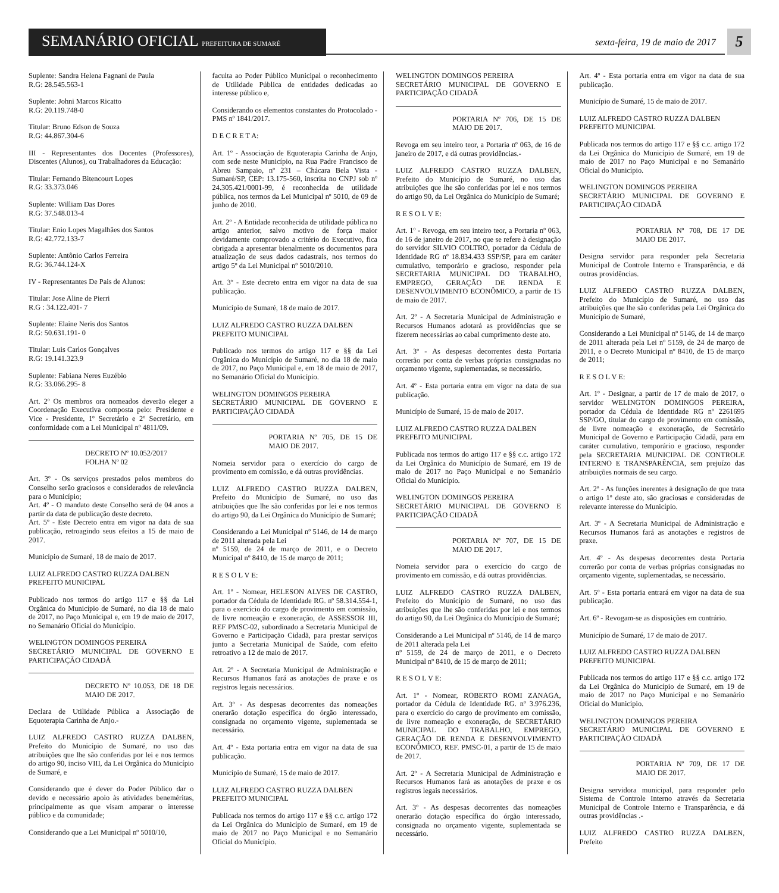SEMANÁRIO OFICIAL PREFEITURA DE SUMARÉ
sexta-feira, 19 de maio de 2017
5
Suplente: Sandra Helena Fagnani de Paula
R.G: 28.545.563-1
Suplente: Johni Marcos Ricatto
R.G: 20.119.748-0
Titular: Bruno Edson de Souza
R.G: 44.867.304-6
III - Representantes dos Docentes (Professores), Discentes (Alunos), ou Trabalhadores da Educação:
Titular: Fernando Bitencourt Lopes
R.G: 33.373.046
Suplente: William Das Dores
R.G: 37.548.013-4
Titular: Enio Lopes Magalhães dos Santos
R.G: 42.772.133-7
Suplente: Antônio Carlos Ferreira
R.G: 36.744.124-X
IV - Representantes De Pais de Alunos:
Titular: Jose Aline de Pierri
R.G : 34.122.401- 7
Suplente: Elaine Neris dos Santos
R.G: 50.631.191- 0
Titular: Luis Carlos Gonçalves
R.G: 19.141.323.9
Suplente: Fabiana Neres Euzébio
R.G: 33.066.295- 8
Art. 2º Os membros ora nomeados deverão eleger a Coordenação Executiva composta pelo: Presidente e Vice - Presidente, 1º Secretário e 2º Secretário, em conformidade com a Lei Municipal nº 4811/09.
DECRETO Nº 10.052/2017
FOLHA Nº 02
Art. 3º - Os serviços prestados pelos membros do Conselho serão graciosos e considerados de relevância para o Município;
Art. 4º - O mandato deste Conselho será de 04 anos a partir da data de publicação deste decreto.
Art. 5º - Este Decreto entra em vigor na data de sua publicação, retroagindo seus efeitos a 15 de maio de 2017.
Município de Sumaré, 18 de maio de 2017.
LUIZ ALFREDO CASTRO RUZZA DALBEN
PREFEITO MUNICIPAL
Publicado nos termos do artigo 117 e §§ da Lei Orgânica do Município de Sumaré, no dia 18 de maio de 2017, no Paço Municipal e, em 19 de maio de 2017, no Semanário Oficial do Município.
WELINGTON DOMINGOS PEREIRA
SECRETÁRIO MUNICIPAL DE GOVERNO E PARTICIPAÇÃO CIDADÃ
DECRETO Nº 10.053, DE 18 DE MAIO DE 2017.
Declara de Utilidade Pública a Associação de Equoterapia Carinha de Anjo.-
LUIZ ALFREDO CASTRO RUZZA DALBEN, Prefeito do Município de Sumaré, no uso das atribuições que lhe são conferidas por lei e nos termos do artigo 90, inciso VIII, da Lei Orgânica do Município de Sumaré, e
Considerando que é dever do Poder Público dar o devido e necessário apoio às atividades beneméritas, principalmente as que visam amparar o interesse público e da comunidade;
Considerando que a Lei Municipal nº 5010/10,
faculta ao Poder Público Municipal o reconhecimento de Utilidade Pública de entidades dedicadas ao interesse público e,
Considerando os elementos constantes do Protocolado - PMS nº 1841/2017.
D E C R E T A:
Art. 1º - Associação de Equoterapia Carinha de Anjo, com sede neste Município, na Rua Padre Francisco de Abreu Sampaio, nº 231 – Chácara Bela Vista - Sumaré/SP, CEP: 13.175-560, inscrita no CNPJ sob nº 24.305.421/0001-99, é reconhecida de utilidade pública, nos termos da Lei Municipal nº 5010, de 09 de junho de 2010.
Art. 2º - A Entidade reconhecida de utilidade pública no artigo anterior, salvo motivo de força maior devidamente comprovado a critério do Executivo, fica obrigada a apresentar bienalmente os documentos para atualização de seus dados cadastrais, nos termos do artigo 5º da Lei Municipal nº 5010/2010.
Art. 3º - Este decreto entra em vigor na data de sua publicação.
Município de Sumaré, 18 de maio de 2017.
LUIZ ALFREDO CASTRO RUZZA DALBEN
PREFEITO MUNICIPAL
Publicado nos termos do artigo 117 e §§ da Lei Orgânica do Município de Sumaré, no dia 18 de maio de 2017, no Paço Municipal e, em 18 de maio de 2017, no Semanário Oficial do Município.
WELINGTON DOMINGOS PEREIRA
SECRETÁRIO MUNICIPAL DE GOVERNO E PARTICIPAÇÃO CIDADÃ
PORTARIA Nº 705, DE 15 DE MAIO DE 2017.
Nomeia servidor para o exercício do cargo de provimento em comissão, e dá outras providências.
LUIZ ALFREDO CASTRO RUZZA DALBEN, Prefeito do Município de Sumaré, no uso das atribuições que lhe são conferidas por lei e nos termos do artigo 90, da Lei Orgânica do Município de Sumaré;
Considerando a Lei Municipal nº 5146, de 14 de março de 2011 alterada pela Lei
nº 5159, de 24 de março de 2011, e o Decreto Municipal nº 8410, de 15 de março de 2011;
R E S O L V E:
Art. 1º - Nomear, HELESON ALVES DE CASTRO, portador da Cédula de Identidade RG. nº 58.314.554-1, para o exercício do cargo de provimento em comissão, de livre nomeação e exoneração, de ASSESSOR III, REF PMSC-02, subordinado a Secretaria Municipal de Governo e Participação Cidadã, para prestar serviços junto a Secretaria Municipal de Saúde, com efeito retroativo a 12 de maio de 2017.
Art. 2º - A Secretaria Municipal de Administração e Recursos Humanos fará as anotações de praxe e os registros legais necessários.
Art. 3º - As despesas decorrentes das nomeações onerarão dotação específica do órgão interessado, consignada no orçamento vigente, suplementada se necessário.
Art. 4º - Esta portaria entra em vigor na data de sua publicação.
Município de Sumaré, 15 de maio de 2017.
LUIZ ALFREDO CASTRO RUZZA DALBEN
PREFEITO MUNICIPAL
Publicada nos termos do artigo 117 e §§ c.c. artigo 172 da Lei Orgânica do Município de Sumaré, em 19 de maio de 2017 no Paço Municipal e no Semanário Oficial do Município.
WELINGTON DOMINGOS PEREIRA
SECRETÁRIO MUNICIPAL DE GOVERNO E PARTICIPAÇÃO CIDADÃ
PORTARIA Nº 706, DE 15 DE MAIO DE 2017.
Revoga em seu inteiro teor, a Portaria nº 063, de 16 de janeiro de 2017, e dá outras providências.-
LUIZ ALFREDO CASTRO RUZZA DALBEN, Prefeito do Município de Sumaré, no uso das atribuições que lhe são conferidas por lei e nos termos do artigo 90, da Lei Orgânica do Município de Sumaré;
R E S O L V E:
Art. 1º - Revoga, em seu inteiro teor, a Portaria nº 063, de 16 de janeiro de 2017, no que se refere à designação do servidor SILVIO COLTRO, portador da Cédula de Identidade RG nº 18.834.433 SSP/SP, para em caráter cumulativo, temporário e gracioso, responder pela SECRETARIA MUNICIPAL DO TRABALHO, EMPREGO, GERAÇÃO DE RENDA E DESENVOLVIMENTO ECONÔMICO, a partir de 15 de maio de 2017.
Art. 2º - A Secretaria Municipal de Administração e Recursos Humanos adotará as providências que se fizerem necessárias ao cabal cumprimento deste ato.
Art. 3º - As despesas decorrentes desta Portaria correrão por conta de verbas próprias consignadas no orçamento vigente, suplementadas, se necessário.
Art. 4º - Esta portaria entra em vigor na data de sua publicação.
Município de Sumaré, 15 de maio de 2017.
LUIZ ALFREDO CASTRO RUZZA DALBEN
PREFEITO MUNICIPAL
Publicada nos termos do artigo 117 e §§ c.c. artigo 172 da Lei Orgânica do Município de Sumaré, em 19 de maio de 2017 no Paço Municipal e no Semanário Oficial do Município.
WELINGTON DOMINGOS PEREIRA
SECRETÁRIO MUNICIPAL DE GOVERNO E PARTICIPAÇÃO CIDADÃ
PORTARIA Nº 707, DE 15 DE MAIO DE 2017.
Nomeia servidor para o exercício do cargo de provimento em comissão, e dá outras providências.
LUIZ ALFREDO CASTRO RUZZA DALBEN, Prefeito do Município de Sumaré, no uso das atribuições que lhe são conferidas por lei e nos termos do artigo 90, da Lei Orgânica do Município de Sumaré;
Considerando a Lei Municipal nº 5146, de 14 de março de 2011 alterada pela Lei
nº 5159, de 24 de março de 2011, e o Decreto Municipal nº 8410, de 15 de março de 2011;
R E S O L V E:
Art. 1º - Nomear, ROBERTO ROMI ZANAGA, portador da Cédula de Identidade RG. nº 3.976.236, para o exercício do cargo de provimento em comissão, de livre nomeação e exoneração, de SECRETÁRIO MUNICIPAL DO TRABALHO, EMPREGO, GERAÇÃO DE RENDA E DESENVOLVIMENTO ECONÔMICO, REF. PMSC-01, a partir de 15 de maio de 2017.
Art. 2º - A Secretaria Municipal de Administração e Recursos Humanos fará as anotações de praxe e os registros legais necessários.
Art. 3º - As despesas decorrentes das nomeações onerarão dotação específica do órgão interessado, consignada no orçamento vigente, suplementada se necessário.
Art. 4º - Esta portaria entra em vigor na data de sua publicação.
Município de Sumaré, 15 de maio de 2017.
LUIZ ALFREDO CASTRO RUZZA DALBEN
PREFEITO MUNICIPAL
Publicada nos termos do artigo 117 e §§ c.c. artigo 172 da Lei Orgânica do Município de Sumaré, em 19 de maio de 2017 no Paço Municipal e no Semanário Oficial do Município.
WELINGTON DOMINGOS PEREIRA
SECRETÁRIO MUNICIPAL DE GOVERNO E PARTICIPAÇÃO CIDADÃ
PORTARIA Nº 708, DE 17 DE MAIO DE 2017.
Designa servidor para responder pela Secretaria Municipal de Controle Interno e Transparência, e dá outras providências.
LUIZ ALFREDO CASTRO RUZZA DALBEN, Prefeito do Município de Sumaré, no uso das atribuições que lhe são conferidas pela Lei Orgânica do Município de Sumaré,
Considerando a Lei Municipal nº 5146, de 14 de março de 2011 alterada pela Lei nº 5159, de 24 de março de 2011, e o Decreto Municipal nº 8410, de 15 de março de 2011;
R E S O L V E:
Art. 1º - Designar, a partir de 17 de maio de 2017, o servidor WELINGTON DOMINGOS PEREIRA, portador da Cédula de Identidade RG nº 2261695 SSP/GO, titular do cargo de provimento em comissão, de livre nomeação e exoneração, de Secretário Municipal de Governo e Participação Cidadã, para em caráter cumulativo, temporário e gracioso, responder pela SECRETARIA MUNICIPAL DE CONTROLE INTERNO E TRANSPARÊNCIA, sem prejuízo das atribuições normais de seu cargo.
Art. 2º - As funções inerentes à designação de que trata o artigo 1º deste ato, são graciosas e consideradas de relevante interesse do Município.
Art. 3º - A Secretaria Municipal de Administração e Recursos Humanos fará as anotações e registros de praxe.
Art. 4º - As despesas decorrentes desta Portaria correrão por conta de verbas próprias consignadas no orçamento vigente, suplementadas, se necessário.
Art. 5º - Esta portaria entrará em vigor na data de sua publicação.
Art. 6º - Revogam-se as disposições em contrário.
Município de Sumaré, 17 de maio de 2017.
LUIZ ALFREDO CASTRO RUZZA DALBEN
PREFEITO MUNICIPAL
Publicada nos termos do artigo 117 e §§ c.c. artigo 172 da Lei Orgânica do Município de Sumaré, em 19 de maio de 2017 no Paço Municipal e no Semanário Oficial do Município.
WELINGTON DOMINGOS PEREIRA
SECRETÁRIO MUNICIPAL DE GOVERNO E PARTICIPAÇÃO CIDADÃ
PORTARIA Nº 709, DE 17 DE MAIO DE 2017.
Designa servidora municipal, para responder pelo Sistema de Controle Interno através da Secretaria Municipal de Controle Interno e Transparência, e dá outras providências .-
LUIZ ALFREDO CASTRO RUZZA DALBEN, Prefeito